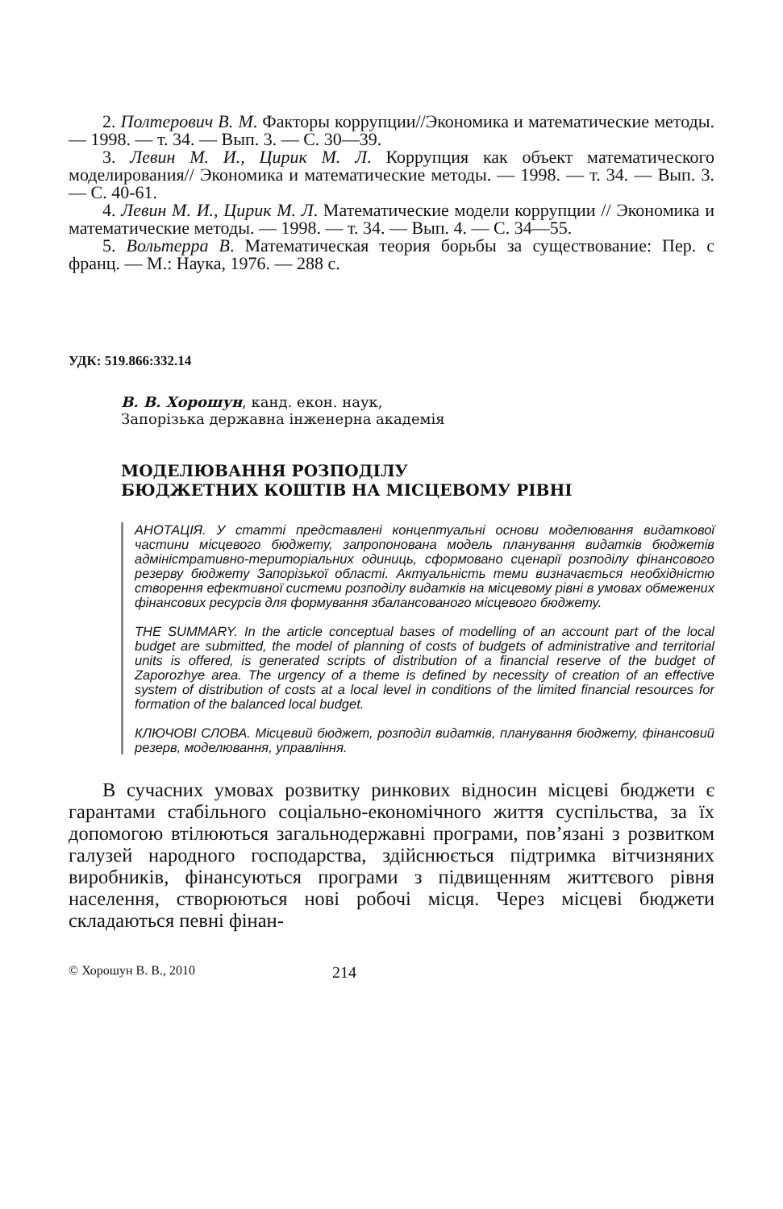2. Полтерович В. М. Факторы коррупции//Экономика и математические методы. — 1998. — т. 34. — Вып. 3. — С. 30—39.
3. Левин М. И., Цирик М. Л. Коррупция как объект математического моделирования// Экономика и математические методы. — 1998. — т. 34. — Вып. 3. — С. 40-61.
4. Левин М. И., Цирик М. Л. Математические модели коррупции // Экономика и математические методы. — 1998. — т. 34. — Вып. 4. — С. 34—55.
5. Вольтерра В. Математическая теория борьбы за существование: Пер. с франц. — М.: Наука, 1976. — 288 с.
УДК: 519.866:332.14
В. В. Хорошун, канд. екон. наук,
Запорізька державна інженерна академія
МОДЕЛЮВАННЯ РОЗПОДІЛУ
БЮДЖЕТНИХ КОШТІВ НА МІСЦЕВОМУ РІВНІ
АНОТАЦІЯ. У статті представлені концептуальні основи моделювання видаткової частини місцевого бюджету, запропонована модель планування видатків бюджетів адміністративно-територіальних одиниць, сформовано сценарії розподілу фінансового резерву бюджету Запорізької області. Актуальність теми визначається необхідністю створення ефективної системи розподілу видатків на місцевому рівні в умовах обмежених фінансових ресурсів для формування збалансованого місцевого бюджету.
THE SUMMARY. In the article conceptual bases of modelling of an account part of the local budget are submitted, the model of planning of costs of budgets of administrative and territorial units is offered, is generated scripts of distribution of a financial reserve of the budget of Zaporozhye area. The urgency of a theme is defined by necessity of creation of an effective system of distribution of costs at a local level in conditions of the limited financial resources for formation of the balanced local budget.
КЛЮЧОВІ СЛОВА. Місцевий бюджет, розподіл видатків, планування бюджету, фінансовий резерв, моделювання, управління.
В сучасних умовах розвитку ринкових відносин місцеві бюджети є гарантами стабільного соціально-економічного життя суспільства, за їх допомогою втілюються загальнодержавні програми, пов’язані з розвитком галузей народного господарства, здійснюється підтримка вітчизняних виробників, фінансуються програми з підвищенням життєвого рівня населення, створюються нові робочі місця. Через місцеві бюджети складаються певні фінан-
© Хорошун В. В., 2010 214